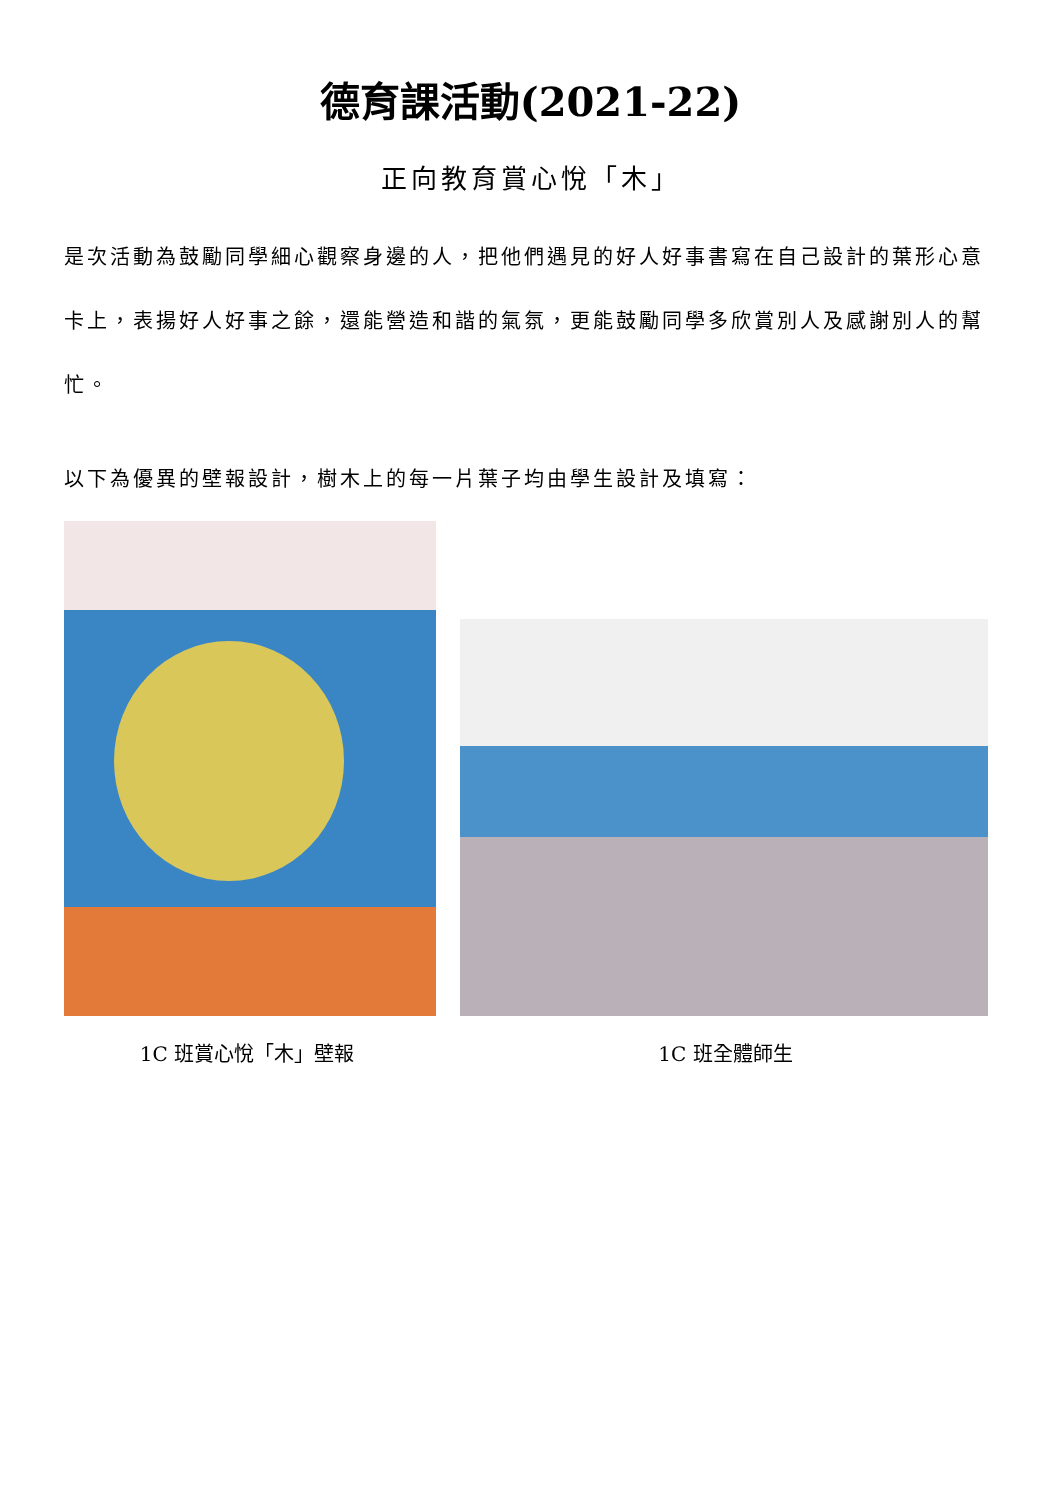德育課活動(2021-22)
正向教育賞心悅「木」
是次活動為鼓勵同學細心觀察身邊的人，把他們遇見的好人好事書寫在自己設計的葉形心意卡上，表揚好人好事之餘，還能營造和諧的氣氛，更能鼓勵同學多欣賞別人及感謝別人的幫忙。
以下為優異的壁報設計，樹木上的每一片葉子均由學生設計及填寫：
1C 班賞心悅「木」壁報 1C 班全體師生